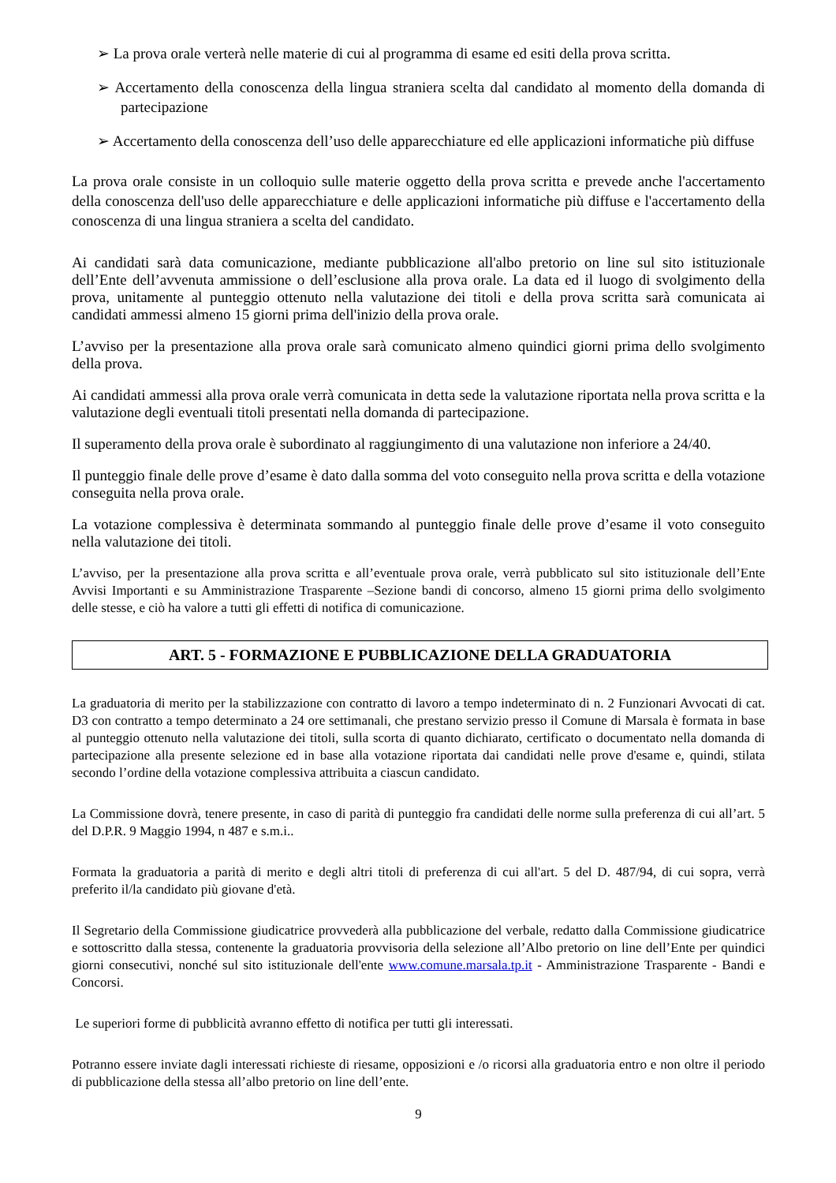➢ La prova orale verterà nelle materie di cui al programma di esame ed esiti della prova scritta.
➢ Accertamento della conoscenza della lingua straniera scelta dal candidato al momento della domanda di partecipazione
➢ Accertamento della conoscenza dell’uso delle apparecchiature ed elle applicazioni informatiche più diffuse
La prova orale consiste in un colloquio sulle materie oggetto della prova scritta e prevede anche l'accertamento della conoscenza dell'uso delle apparecchiature e delle applicazioni informatiche più diffuse e l'accertamento della conoscenza di una lingua straniera a scelta del candidato.
Ai candidati sarà data comunicazione, mediante pubblicazione all'albo pretorio on line sul sito istituzionale dell’Ente dell’avvenuta ammissione o dell’esclusione alla prova orale. La data ed il luogo di svolgimento della prova, unitamente al punteggio ottenuto nella valutazione dei titoli e della prova scritta sarà comunicata ai candidati ammessi almeno 15 giorni prima dell'inizio della prova orale.
L’avviso per la presentazione alla prova orale sarà comunicato almeno quindici giorni prima dello svolgimento della prova.
Ai candidati ammessi alla prova orale verrà comunicata in detta sede la valutazione riportata nella prova scritta e la valutazione degli eventuali titoli presentati nella domanda di partecipazione.
Il superamento della prova orale è subordinato al raggiungimento di una valutazione non inferiore a 24/40.
Il punteggio finale delle prove d’esame è dato dalla somma del voto conseguito nella prova scritta e della votazione conseguita nella prova orale.
La votazione complessiva è determinata sommando al punteggio finale delle prove d’esame il voto conseguito nella valutazione dei titoli.
L’avviso, per la presentazione alla prova scritta e all’eventuale prova orale, verrà pubblicato sul sito istituzionale dell’Ente Avvisi Importanti e su Amministrazione Trasparente –Sezione bandi di concorso, almeno 15 giorni prima dello svolgimento delle stesse, e ciò ha valore a tutti gli effetti di notifica di comunicazione.
ART. 5 - FORMAZIONE E PUBBLICAZIONE DELLA GRADUATORIA
La graduatoria di merito per la stabilizzazione con contratto di lavoro a tempo indeterminato di n. 2 Funzionari Avvocati di cat. D3 con contratto a tempo determinato a 24 ore settimanali, che prestano servizio presso il Comune di Marsala è formata in base al punteggio ottenuto nella valutazione dei titoli, sulla scorta di quanto dichiarato, certificato o documentato nella domanda di partecipazione alla presente selezione ed in base alla votazione riportata dai candidati nelle prove d'esame e, quindi, stilata secondo l’ordine della votazione complessiva attribuita a ciascun candidato.
La Commissione dovrà, tenere presente, in caso di parità di punteggio fra candidati delle norme sulla preferenza di cui all’art. 5 del D.P.R. 9 Maggio 1994, n 487 e s.m.i..
Formata la graduatoria a parità di merito e degli altri titoli di preferenza di cui all'art. 5 del D. 487/94, di cui sopra, verrà preferito il/la candidato più giovane d'età.
Il Segretario della Commissione giudicatrice provvederà alla pubblicazione del verbale, redatto dalla Commissione giudicatrice e sottoscritto dalla stessa, contenente la graduatoria provvisoria della selezione all’Albo pretorio on line dell’Ente per quindici giorni consecutivi, nonché sul sito istituzionale dell'ente www.comune.marsala.tp.it - Amministrazione Trasparente - Bandi e Concorsi.
Le superiori forme di pubblicità avranno effetto di notifica per tutti gli interessati.
Potranno essere inviate dagli interessati richieste di riesame, opposizioni e /o ricorsi alla graduatoria entro e non oltre il periodo di pubblicazione della stessa all’albo pretorio on line dell’ente.
9